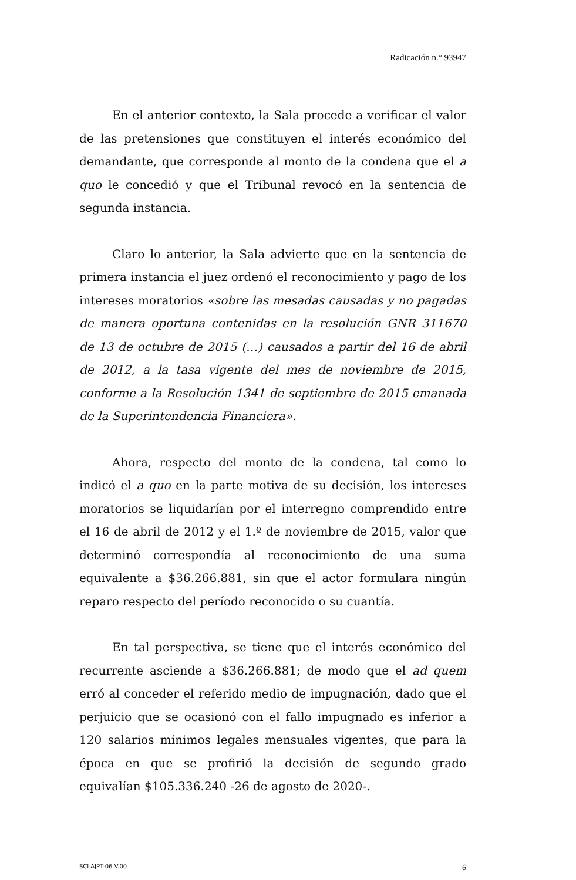Radicación n.° 93947
En el anterior contexto, la Sala procede a verificar el valor de las pretensiones que constituyen el interés económico del demandante, que corresponde al monto de la condena que el a quo le concedió y que el Tribunal revocó en la sentencia de segunda instancia.
Claro lo anterior, la Sala advierte que en la sentencia de primera instancia el juez ordenó el reconocimiento y pago de los intereses moratorios «sobre las mesadas causadas y no pagadas de manera oportuna contenidas en la resolución GNR 311670 de 13 de octubre de 2015 (…) causados a partir del 16 de abril de 2012, a la tasa vigente del mes de noviembre de 2015, conforme a la Resolución 1341 de septiembre de 2015 emanada de la Superintendencia Financiera».
Ahora, respecto del monto de la condena, tal como lo indicó el a quo en la parte motiva de su decisión, los intereses moratorios se liquidarían por el interregno comprendido entre el 16 de abril de 2012 y el 1.º de noviembre de 2015, valor que determinó correspondía al reconocimiento de una suma equivalente a $36.266.881, sin que el actor formulara ningún reparo respecto del período reconocido o su cuantía.
En tal perspectiva, se tiene que el interés económico del recurrente asciende a $36.266.881; de modo que el ad quem erró al conceder el referido medio de impugnación, dado que el perjuicio que se ocasionó con el fallo impugnado es inferior a 120 salarios mínimos legales mensuales vigentes, que para la época en que se profirió la decisión de segundo grado equivalían $105.336.240 -26 de agosto de 2020-.
SCLAJPT-06 V.00 6